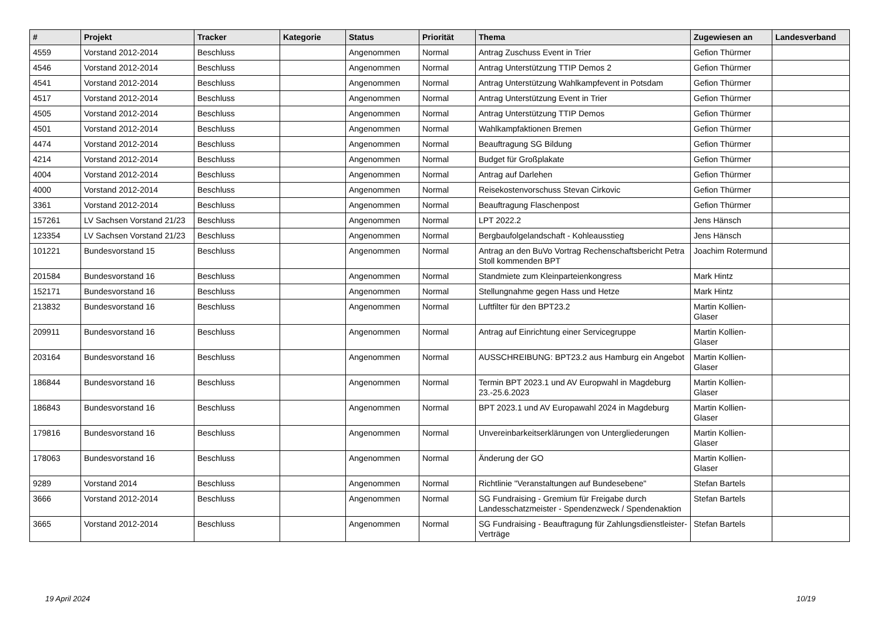| # | Projekt | Tracker | Kategorie | Status | Priorität | Thema | Zugewiesen an | Landesverband |
| --- | --- | --- | --- | --- | --- | --- | --- | --- |
| 4559 | Vorstand 2012-2014 | Beschluss | | Angenommen | Normal | Antrag Zuschuss Event in Trier | Gefion Thürmer | |
| 4546 | Vorstand 2012-2014 | Beschluss | | Angenommen | Normal | Antrag Unterstützung TTIP Demos 2 | Gefion Thürmer | |
| 4541 | Vorstand 2012-2014 | Beschluss | | Angenommen | Normal | Antrag Unterstützung Wahlkampfevent in Potsdam | Gefion Thürmer | |
| 4517 | Vorstand 2012-2014 | Beschluss | | Angenommen | Normal | Antrag Unterstützung Event in Trier | Gefion Thürmer | |
| 4505 | Vorstand 2012-2014 | Beschluss | | Angenommen | Normal | Antrag Unterstützung TTIP Demos | Gefion Thürmer | |
| 4501 | Vorstand 2012-2014 | Beschluss | | Angenommen | Normal | Wahlkampfaktionen Bremen | Gefion Thürmer | |
| 4474 | Vorstand 2012-2014 | Beschluss | | Angenommen | Normal | Beauftragung SG Bildung | Gefion Thürmer | |
| 4214 | Vorstand 2012-2014 | Beschluss | | Angenommen | Normal | Budget für Großplakate | Gefion Thürmer | |
| 4004 | Vorstand 2012-2014 | Beschluss | | Angenommen | Normal | Antrag auf Darlehen | Gefion Thürmer | |
| 4000 | Vorstand 2012-2014 | Beschluss | | Angenommen | Normal | Reisekostenvorschuss Stevan Cirkovic | Gefion Thürmer | |
| 3361 | Vorstand 2012-2014 | Beschluss | | Angenommen | Normal | Beauftragung Flaschenpost | Gefion Thürmer | |
| 157261 | LV Sachsen Vorstand 21/23 | Beschluss | | Angenommen | Normal | LPT 2022.2 | Jens Hänsch | |
| 123354 | LV Sachsen Vorstand 21/23 | Beschluss | | Angenommen | Normal | Bergbaufolgelandschaft - Kohleausstieg | Jens Hänsch | |
| 101221 | Bundesvorstand 15 | Beschluss | | Angenommen | Normal | Antrag an den BuVo Vortrag Rechenschaftsbericht Petra Stoll kommenden BPT | Joachim Rotermund | |
| 201584 | Bundesvorstand 16 | Beschluss | | Angenommen | Normal | Standmiete zum Kleinparteienkongress | Mark Hintz | |
| 152171 | Bundesvorstand 16 | Beschluss | | Angenommen | Normal | Stellungnahme gegen Hass und Hetze | Mark Hintz | |
| 213832 | Bundesvorstand 16 | Beschluss | | Angenommen | Normal | Luftfilter für den BPT23.2 | Martin Kollien-Glaser | |
| 209911 | Bundesvorstand 16 | Beschluss | | Angenommen | Normal | Antrag auf Einrichtung einer Servicegruppe | Martin Kollien-Glaser | |
| 203164 | Bundesvorstand 16 | Beschluss | | Angenommen | Normal | AUSSCHREIBUNG: BPT23.2 aus Hamburg ein Angebot | Martin Kollien-Glaser | |
| 186844 | Bundesvorstand 16 | Beschluss | | Angenommen | Normal | Termin BPT 2023.1 und AV Europwahl in Magdeburg 23.-25.6.2023 | Martin Kollien-Glaser | |
| 186843 | Bundesvorstand 16 | Beschluss | | Angenommen | Normal | BPT 2023.1 und AV Europawahl 2024 in Magdeburg | Martin Kollien-Glaser | |
| 179816 | Bundesvorstand 16 | Beschluss | | Angenommen | Normal | Unvereinbarkeitserklärungen von Untergliederungen | Martin Kollien-Glaser | |
| 178063 | Bundesvorstand 16 | Beschluss | | Angenommen | Normal | Änderung der GO | Martin Kollien-Glaser | |
| 9289 | Vorstand 2014 | Beschluss | | Angenommen | Normal | Richtlinie "Veranstaltungen auf Bundesebene" | Stefan Bartels | |
| 3666 | Vorstand 2012-2014 | Beschluss | | Angenommen | Normal | SG Fundraising - Gremium für Freigabe durch Landesschatzmeister - Spendenzweck / Spendenaktion | Stefan Bartels | |
| 3665 | Vorstand 2012-2014 | Beschluss | | Angenommen | Normal | SG Fundraising - Beauftragung für Zahlungsdienstleister-Verträge | Stefan Bartels | |
19 April 2024 10/19